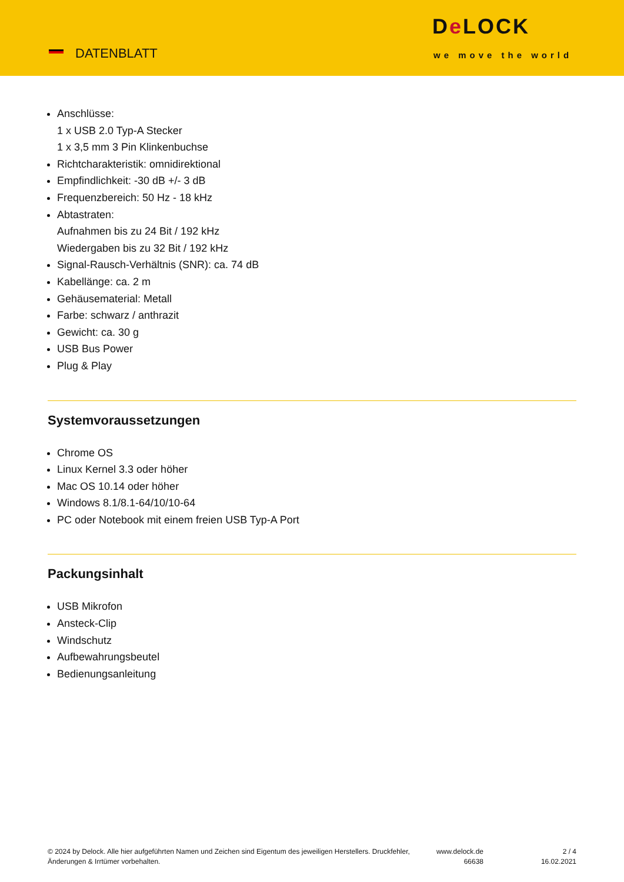DATENBLATT
De LOCK
we move the world
Anschlüsse:
1 x USB 2.0 Typ-A Stecker
1 x 3,5 mm 3 Pin Klinkenbuchse
Richtcharakteristik: omnidirektional
Empfindlichkeit: -30 dB +/- 3 dB
Frequenzbereich: 50 Hz - 18 kHz
Abtastraten:
Aufnahmen bis zu 24 Bit / 192 kHz
Wiedergaben bis zu 32 Bit / 192 kHz
Signal-Rausch-Verhältnis (SNR): ca. 74 dB
Kabellänge: ca. 2 m
Gehäusematerial: Metall
Farbe: schwarz / anthrazit
Gewicht: ca. 30 g
USB Bus Power
Plug & Play
Systemvoraussetzungen
Chrome OS
Linux Kernel 3.3 oder höher
Mac OS 10.14 oder höher
Windows 8.1/8.1-64/10/10-64
PC oder Notebook mit einem freien USB Typ-A Port
Packungsinhalt
USB Mikrofon
Ansteck-Clip
Windschutz
Aufbewahrungsbeutel
Bedienungsanleitung
© 2024 by Delock. Alle hier aufgeführten Namen und Zeichen sind Eigentum des jeweiligen Herstellers. Druckfehler, Änderungen & Irrtümer vorbehalten.
www.delock.de
66638
2 / 4
16.02.2021